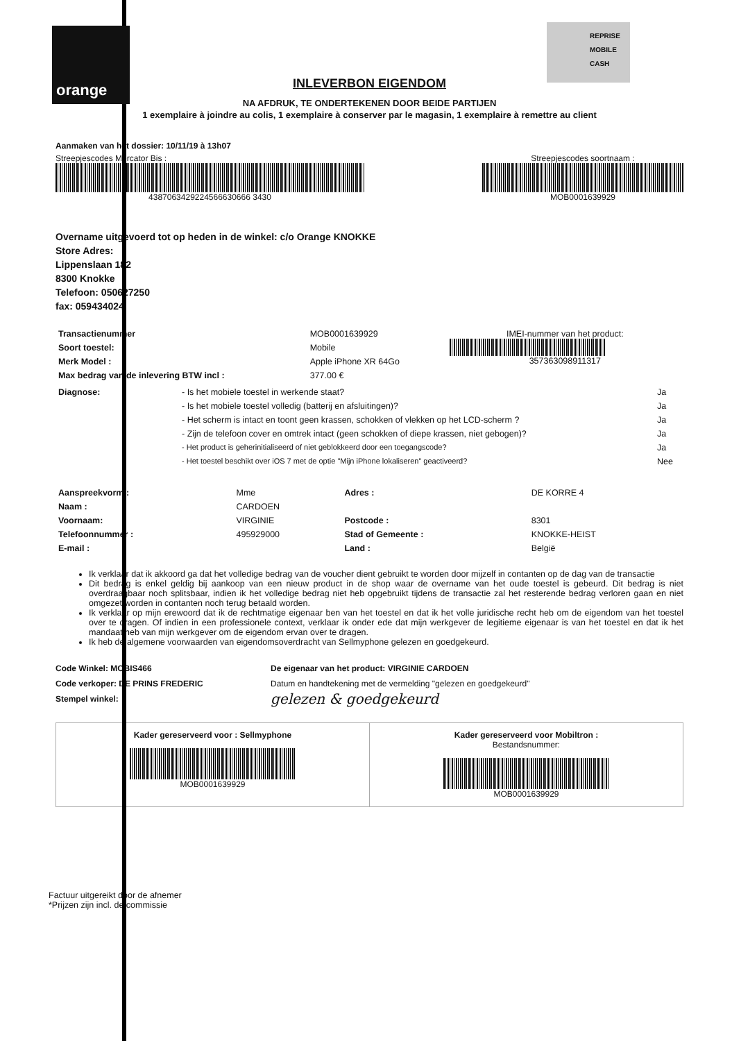orange
REPRISE
MOBILE
CASH
INLEVERBON EIGENDOM
NA AFDRUK, TE ONDERTEKENEN DOOR BEIDE PARTIJEN
1 exemplaire à joindre au colis, 1 exemplaire à conserver par le magasin, 1 exemplaire à remettre au client
Aanmaken van het dossier: 10/11/19 à 13h07
Streepjescodes Mercator Bis :
4387063429224566630666 3430
Streepjescodes soortnaam :
MOB0001639929
Overname uitgevoerd tot op heden in de winkel: c/o Orange KNOKKE
Store Adres:
Lippenslaan 182
8300 Knokke
Telefoon: 050627250
fax: 059434024
| Transactienummer | MOB0001639929 | IMEI-nummer van het product: 357363098911317 |
| Soort toestel: | Mobile | |
| Merk Model : | Apple iPhone XR 64Go | |
| Max bedrag van de inlevering BTW incl : | 377.00 € | |
| Diagnose: | - Is het mobiele toestel in werkende staat? | Ja |
| | - Is het mobiele toestel volledig (batterij en afsluitingen)? | Ja |
| | - Het scherm is intact en toont geen krassen, schokken of vlekken op het LCD-scherm ? | Ja |
| | - Zijn de telefoon cover en omtrek intact (geen schokken of diepe krassen, niet gebogen)? | Ja |
| | - Het product is geherinitialiseerd of niet geblokkeerd door een toegangscode? | Ja |
| | - Het toestel beschikt over iOS 7 met de optie "Mijn iPhone lokaliseren" geactiveerd? | Nee |
| Aanspreekvorm : | Mme | Adres : | DE KORRE 4 |
| Naam : | CARDOEN | | |
| Voornaam: | VIRGINIE | Postcode : | 8301 |
| Telefoonnummer : | 495929000 | Stad of Gemeente : | KNOKKE-HEIST |
| E-mail : | | Land : | België |
Ik verklaar dat ik akkoord ga dat het volledige bedrag van de voucher dient gebruikt te worden door mijzelf in contanten op de dag van de transactie
Dit bedrag is enkel geldig bij aankoop van een nieuw product in de shop waar de overname van het oude toestel is gebeurd. Dit bedrag is niet overdraagbaar noch splitsbaar, indien ik het volledige bedrag niet heb opgebruikt tijdens de transactie zal het resterende bedrag verloren gaan en niet omgezet worden in contanten noch terug betaald worden.
Ik verklaar op mijn erewoord dat ik de rechtmatige eigenaar ben van het toestel en dat ik het volle juridische recht heb om de eigendom van het toestel over te dragen. Of indien in een professionele context, verklaar ik onder ede dat mijn werkgever de legitieme eigenaar is van het toestel en dat ik het mandaat heb van mijn werkgever om de eigendom ervan over te dragen.
Ik heb de algemene voorwaarden van eigendomsoverdracht van Sellmyphone gelezen en goedgekeurd.
Code Winkel: MOBIS466
Code verkoper: DE PRINS FREDERIC
Stempel winkel:
De eigenaar van het product: VIRGINIE CARDOEN
Datum en handtekening met de vermelding "gelezen en goedgekeurd"
gelezen & goedgekeurd
Kader gereserveerd voor : Sellmyphone
MOB0001639929
Kader gereserveerd voor Mobiltron :
Bestandsnummer:
MOB0001639929
Factuur uitgereikt door de afnemer
*Prijzen zijn incl. de commissie